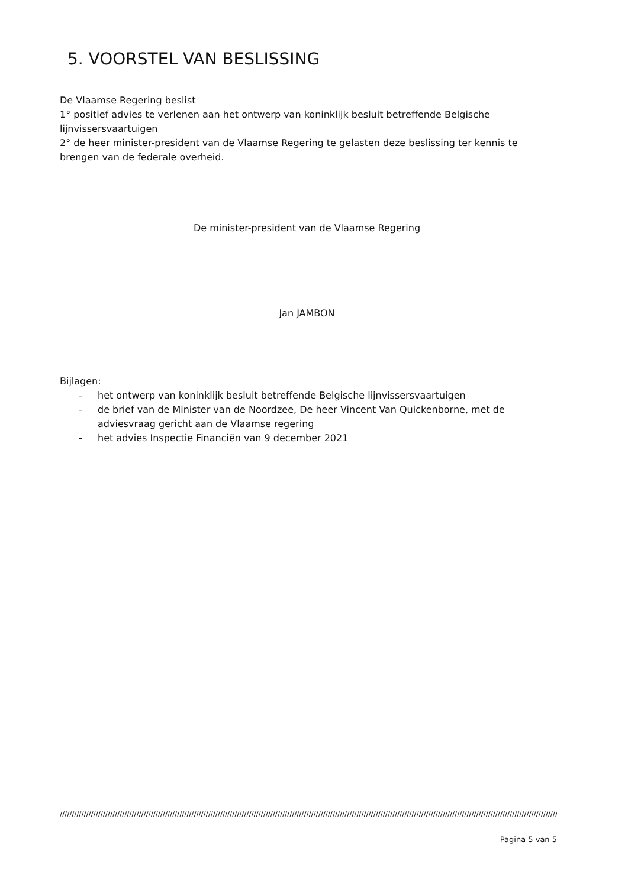5. VOORSTEL VAN BESLISSING
De Vlaamse Regering beslist
1° positief advies te verlenen aan het ontwerp van koninklijk besluit betreffende Belgische lijnvissersvaartuigen
2° de heer minister-president van de Vlaamse Regering te gelasten deze beslissing ter kennis te brengen van de federale overheid.
De minister-president van de Vlaamse Regering
Jan JAMBON
Bijlagen:
- het ontwerp van koninklijk besluit betreffende Belgische lijnvissersvaartuigen
- de brief van de Minister van de Noordzee, De heer Vincent Van Quickenborne, met de adviesvraag gericht aan de Vlaamse regering
- het advies Inspectie Financiën van 9 december 2021
////////////////////////////////////////////////////////////////////////////////////////////////////////////////////////////////////////////////////////////////////////////////////////////////////////////////////////////////////////
Pagina 5 van 5